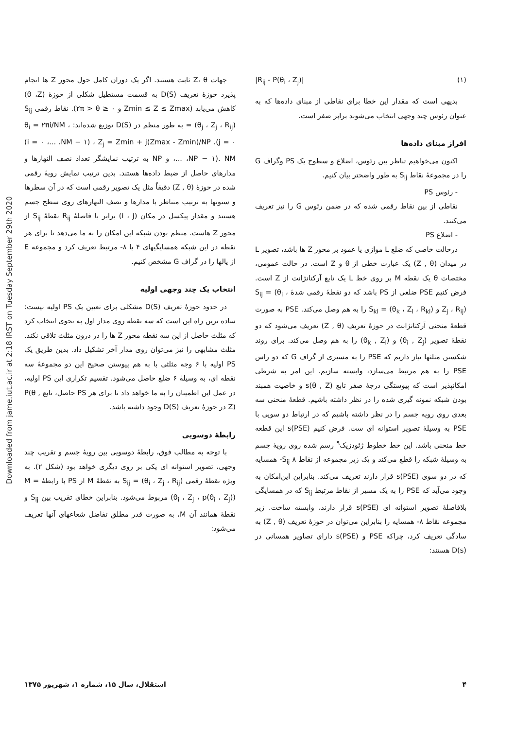Downloaded from jame.iut.ac.ir at 2:18 IRST on Tuesday September 29th 2020
جهات Z، θ ثابت هستند. اگر یک دوران کامل حول محور Z ها انجام پذیرد حوزهٔ تعریف D(S) به قسمت مستطیل شکلی از حوزهٔ (θ ،Z) کاهش می‌یابد (Zmin ≤ Z ≤ Zmax و ۲π > θ ≥ ۰). نقاط رقمی S<sub>ij</sub> = (θ<sub>j</sub> ، Z<sub>j</sub> ، R<sub>ij</sub>) به طور منظم در D(S) توزیع شده‌اند: θ<sub>i</sub> = ۲πi/NM ، (i = ۰ ،... ،NM − ۱) ، Z<sub>j</sub> = Zmin + j(Zmax - Zmin)/NP ،(j = ۰ ،... ،NP − ۱). NM و NP به ترتیب نمایشگر تعداد نصف النهارها و مدارهای حاصل از ضبط داده‌ها هستند. بدین ترتیب نمایش رویهٔ رقمی شده در حوزهٔ (Z , θ) دقیقاً مثل یک تصویر رقمی است که در آن سطرها و ستونها به ترتیب متناظر با مدارها و نصف النهارهای روی سطح جسم هستند و مقدار پیکسل در مکان (i ، j) برابر با فاصلهٔ R<sub>ij</sub> نقطهٔ S<sub>ij</sub> از محور Z هاست. منظم بودن شبکه این امکان را به ما می‌دهد تا برای هر نقطه در این شبکه همسایگیهای ۴ یا ۸- مرتبط تعریف کرد و مجموعه E از یالها را در گراف G مشخص کنیم.
انتخاب یک چند وجهی اولیه
در حدود حوزهٔ تعریف D(S) مشکلی برای تعیین یک PS اولیه نیست: ساده ترین راه این است که سه نقطه روی مدار اول به نحوی انتخاب کرد که مثلث حاصل از این سه نقطه محور Z ها را در درون مثلث تلاقی نکند. مثلث مشابهی را نیز می‌توان روی مدار آخر تشکیل داد. بدین طریق یک PS اولیه با ۶ وجه مثلثی با به هم پیوستن صحیح این دو مجموعهٔ سه نقطه ای، به وسیلهٔ ۶ ضلع حاصل می‌شود. تقسیم تکراری این PS اولیه، در عمل این اطمینان را به ما خواهد داد تا برای هر PS حاصل، تابع P(θ , Z) در حوزهٔ تعریف D(S) وجود داشته باشد.
رابطهٔ دوسویی
با توجه به مطالب فوق، رابطهٔ دوسویی بین رویهٔ جسم و تقریب چند وجهی، تصویر استوانه ای یکی بر روی دیگری خواهد بود (شکل ۲). به ویژه نقطهٔ رقمی S<sub>ij</sub> = (θ<sub>i</sub> ، Z<sub>j</sub> ، R<sub>ij</sub>) به نقطهٔ M از PS با رابطهٔ M = (θ<sub>i</sub> ، Z<sub>j</sub> ، p(θ<sub>i</sub> ، Z<sub>j</sub>)) مربوط می‌شود. بنابراین خطای تقریب بین S<sub>ij</sub> و نقطهٔ همانند آن M، به صورت قدر مطلق تفاضل شعاعهای آنها تعریف می‌شود:
|R<sub>ij</sub> - P(θ<sub>i</sub> ، Z<sub>j</sub>)| (۱)
بدیهی است که مقدار این خطا برای نقاطی از مبنای داده‌ها که به عنوان رئوس چند وجهی انتخاب می‌شوند برابر صفر است.
افراز مبنای داده‌ها
اکنون می‌خواهیم تناظر بین رئوس، اضلاع و سطوح یک PS وگراف G را در مجموعهٔ نقاط S<sub>ij</sub> به طور واضحتر بیان کنیم.
- رئوس PS
نقاطی از بین نقاط رقمی شده که در ضمن رئوس G را نیز تعریف می‌کنند.
- اضلاع PS
درحالت خاصی که ضلع L موازی یا عمود بر محور Z ها باشد، تصویر L در میدان (Z , θ) یک عبارت خطی از θ و Z است. در حالت عمومی، مختصات θ یک نقطه M بر روی خط L یک تابع آرکتانژانت از Z است. فرض کنیم PSE ضلعی از PS باشد که دو نقطهٔ رقمی شدهٔ S<sub>ij</sub> = (θ<sub>i</sub> ، Z<sub>j</sub> ، R<sub>ij</sub>) و S<sub>kl</sub> = (θ<sub>k</sub> ، Z<sub>l</sub> ، R<sub>kl</sub>) را به هم وصل می‌کند. PSE به صورت قطعهٔ منحنی آرکتانژانت در حوزهٔ تعریف (Z , θ) تعریف می‌شود که دو نقطهٔ تصویر (θ<sub>i</sub> , Z<sub>j</sub>) و (θ<sub>k</sub> , Z<sub>l</sub>) را به هم وصل می‌کند. برای روند شکستن مثلثها نیاز داریم که PSE را به مسیری از گراف G که دو راس PSE را به هم مرتبط می‌سازد، وابسته سازیم. این امر به شرطی امکانپذیر است که پیوستگی درجهٔ صفر تابع s(θ , Z) و خاصیت همبند بودن شبکه نمونه گیری شده را در نظر داشته باشیم. قطعهٔ منحنی سه بعدی روی رویه جسم را در نظر داشته باشیم که در ارتباط دو سویی با PSE به وسیلهٔ تصویر استوانه ای ست. فرض کنیم s(PSE) این قطعه خط منحنی باشد. این خط خطوط ژئودزیک<sup>۹</sup> رسم شده روی رویهٔ جسم به وسیلهٔ شبکه را قطع می‌کند و یک زیر مجموعه از نقاط S<sub>ij</sub> ۸- همسایه که در دو سوی s(PSE) قرار دارند تعریف می‌کند. بنابراین این‌امکان به وجود می‌آید که PSE را به یک مسیر از نقاط مرتبط S<sub>ij</sub> که در همسایگی بلافاصلهٔ تصویر استوانه ای s(PSE) قرار دارند، وابسته ساخت. زیر مجموعه نقاط ۸- همسایه را بنابراین می‌توان در حوزهٔ تعریف (Z , θ) به سادگی تعریف کرد، چراکه PSE و s(PSE) دارای تصاویر همسانی در D(s) هستند:
۴ استقلال، سال ۱۵، شماره ۱، شهریور ۱۳۷۵